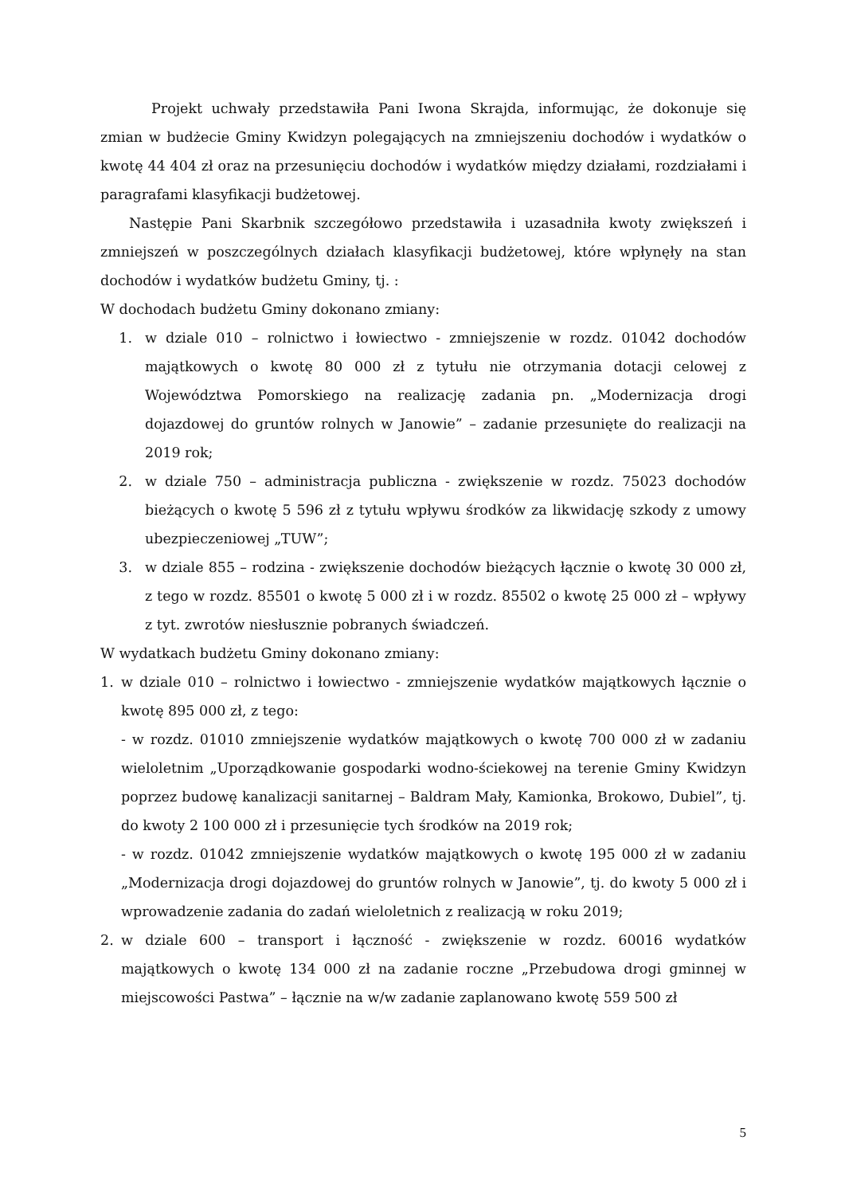Projekt uchwały przedstawiła Pani Iwona Skrajda, informując, że dokonuje się zmian w budżecie Gminy Kwidzyn polegających na zmniejszeniu dochodów i wydatków o kwotę 44 404 zł oraz na przesunięciu dochodów i wydatków między działami, rozdziałami i paragrafami klasyfikacji budżetowej.
Następie Pani Skarbnik szczegółowo przedstawiła i uzasadniła kwoty zwiększeń i zmniejszeń w poszczególnych działach klasyfikacji budżetowej, które wpłynęły na stan dochodów i wydatków budżetu Gminy, tj. :
W dochodach budżetu Gminy dokonano zmiany:
1. w dziale 010 – rolnictwo i łowiectwo - zmniejszenie w rozdz. 01042 dochodów majątkowych o kwotę 80 000 zł z tytułu nie otrzymania dotacji celowej z Województwa Pomorskiego na realizację zadania pn. „Modernizacja drogi dojazdowej do gruntów rolnych w Janowie” – zadanie przesunięte do realizacji na 2019 rok;
2. w dziale 750 – administracja publiczna - zwiększenie w rozdz. 75023 dochodów bieżących o kwotę 5 596 zł z tytułu wpływu środków za likwidację szkody z umowy ubezpieczeniowej „TUW”;
3. w dziale 855 – rodzina - zwiększenie dochodów bieżących łącznie o kwotę 30 000 zł, z tego w rozdz. 85501 o kwotę 5 000 zł i w rozdz. 85502 o kwotę 25 000 zł – wpływy z tyt. zwrotów niesłusznie pobranych świadczeń.
W wydatkach budżetu Gminy dokonano zmiany:
1. w dziale 010 – rolnictwo i łowiectwo - zmniejszenie wydatków majątkowych łącznie o kwotę 895 000 zł, z tego:
- w rozdz. 01010 zmniejszenie wydatków majątkowych o kwotę 700 000 zł w zadaniu wieloletnim „Uporządkowanie gospodarki wodno-ściekowej na terenie Gminy Kwidzyn poprzez budowę kanalizacji sanitarnej – Baldram Mały, Kamionka, Brokowo, Dubiel”, tj. do kwoty 2 100 000 zł i przesunięcie tych środków na 2019 rok;
- w rozdz. 01042 zmniejszenie wydatków majątkowych o kwotę 195 000 zł w zadaniu „Modernizacja drogi dojazdowej do gruntów rolnych w Janowie”, tj. do kwoty 5 000 zł i wprowadzenie zadania do zadań wieloletnich z realizacją w roku 2019;
2. w dziale 600 – transport i łączność - zwiększenie w rozdz. 60016 wydatków majątkowych o kwotę 134 000 zł na zadanie roczne „Przebudowa drogi gminnej w miejscowości Pastwa” – łącznie na w/w zadanie zaplanowano kwotę 559 500 zł
5